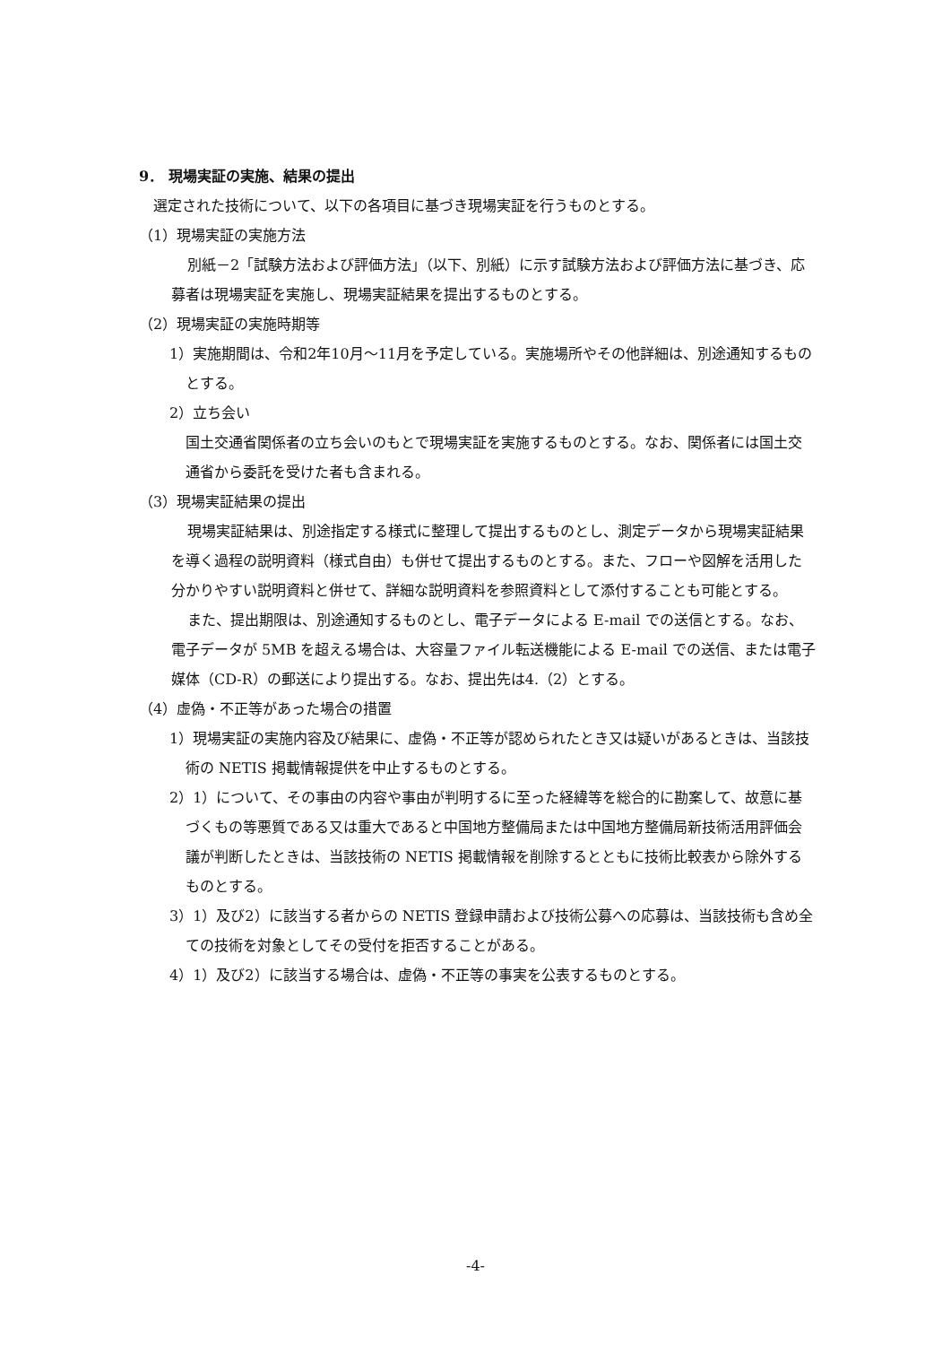9． 現場実証の実施、結果の提出
選定された技術について、以下の各項目に基づき現場実証を行うものとする。
（1）現場実証の実施方法
別紙－2「試験方法および評価方法」（以下、別紙）に示す試験方法および評価方法に基づき、応募者は現場実証を実施し、現場実証結果を提出するものとする。
（2）現場実証の実施時期等
1）実施期間は、令和2年10月～11月を予定している。実施場所やその他詳細は、別途通知するものとする。
2）立ち会い
国土交通省関係者の立ち会いのもとで現場実証を実施するものとする。なお、関係者には国土交通省から委託を受けた者も含まれる。
（3）現場実証結果の提出
現場実証結果は、別途指定する様式に整理して提出するものとし、測定データから現場実証結果を導く過程の説明資料（様式自由）も併せて提出するものとする。また、フローや図解を活用した分かりやすい説明資料と併せて、詳細な説明資料を参照資料として添付することも可能とする。
また、提出期限は、別途通知するものとし、電子データによる E-mail での送信とする。なお、電子データが 5MB を超える場合は、大容量ファイル転送機能による E-mail での送信、または電子媒体（CD-R）の郵送により提出する。なお、提出先は4.（2）とする。
（4）虚偽・不正等があった場合の措置
1）現場実証の実施内容及び結果に、虚偽・不正等が認められたとき又は疑いがあるときは、当該技術の NETIS 掲載情報提供を中止するものとする。
2）1）について、その事由の内容や事由が判明するに至った経緯等を総合的に勘案して、故意に基づくもの等悪質である又は重大であると中国地方整備局または中国地方整備局新技術活用評価会議が判断したときは、当該技術の NETIS 掲載情報を削除するとともに技術比較表から除外するものとする。
3）1）及び2）に該当する者からの NETIS 登録申請および技術公募への応募は、当該技術も含め全ての技術を対象としてその受付を拒否することがある。
4）1）及び2）に該当する場合は、虚偽・不正等の事実を公表するものとする。
-4-